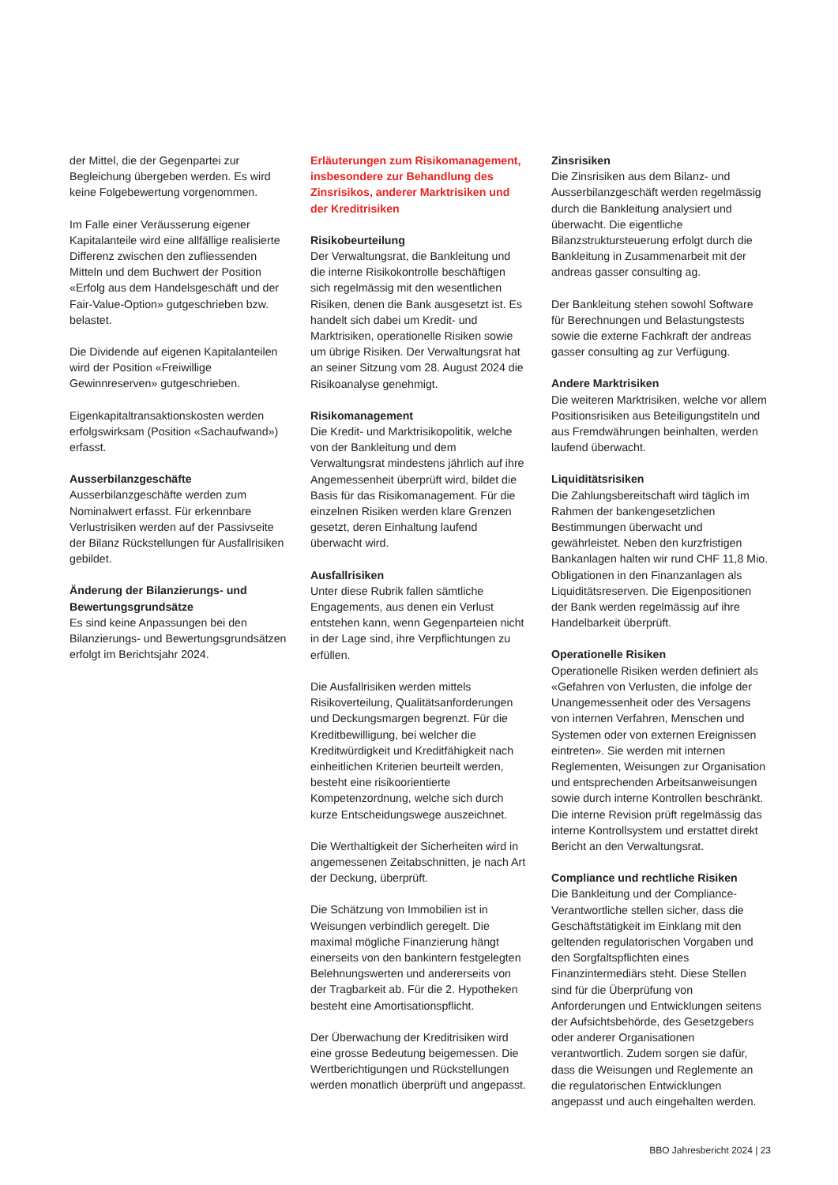der Mittel, die der Gegenpartei zur Begleichung übergeben werden. Es wird keine Folgebewertung vorgenommen.
Im Falle einer Veräusserung eigener Kapitalanteile wird eine allfällige realisierte Differenz zwischen den zufliessenden Mitteln und dem Buchwert der Position «Erfolg aus dem Handelsgeschäft und der Fair-Value-Option» gutgeschrieben bzw. belastet.
Die Dividende auf eigenen Kapitalanteilen wird der Position «Freiwillige Gewinnreserven» gutgeschrieben.
Eigenkapitaltransaktionskosten werden erfolgswirksam (Position «Sachaufwand») erfasst.
Ausserbilanzgeschäfte
Ausserbilanzgeschäfte werden zum Nominalwert erfasst. Für erkennbare Verlustrisiken werden auf der Passivseite der Bilanz Rückstellungen für Ausfallrisiken gebildet.
Änderung der Bilanzierungs- und Bewertungsgrundsätze
Es sind keine Anpassungen bei den Bilanzierungs- und Bewertungsgrundsätzen erfolgt im Berichtsjahr 2024.
Erläuterungen zum Risikomanagement, insbesondere zur Behandlung des Zinsrisikos, anderer Marktrisiken und der Kreditrisiken
Risikobeurteilung
Der Verwaltungsrat, die Bankleitung und die interne Risikokontrolle beschäftigen sich regelmässig mit den wesentlichen Risiken, denen die Bank ausgesetzt ist. Es handelt sich dabei um Kredit- und Marktrisiken, operationelle Risiken sowie um übrige Risiken. Der Verwaltungsrat hat an seiner Sitzung vom 28. August 2024 die Risikoanalyse genehmigt.
Risikomanagement
Die Kredit- und Marktrisikopolitik, welche von der Bankleitung und dem Verwaltungsrat mindestens jährlich auf ihre Angemessenheit überprüft wird, bildet die Basis für das Risikomanagement. Für die einzelnen Risiken werden klare Grenzen gesetzt, deren Einhaltung laufend überwacht wird.
Ausfallrisiken
Unter diese Rubrik fallen sämtliche Engagements, aus denen ein Verlust entstehen kann, wenn Gegenparteien nicht in der Lage sind, ihre Verpflichtungen zu erfüllen.
Die Ausfallrisiken werden mittels Risikoverteilung, Qualitätsanforderungen und Deckungsmargen begrenzt. Für die Kreditbewilligung, bei welcher die Kreditwürdigkeit und Kreditfähigkeit nach einheitlichen Kriterien beurteilt werden, besteht eine risikoorientierte Kompetenzordnung, welche sich durch kurze Entscheidungswege auszeichnet.
Die Werthaltigkeit der Sicherheiten wird in angemessenen Zeitabschnitten, je nach Art der Deckung, überprüft.
Die Schätzung von Immobilien ist in Weisungen verbindlich geregelt. Die maximal mögliche Finanzierung hängt einerseits von den bankintern festgelegten Belehnungswerten und andererseits von der Tragbarkeit ab. Für die 2. Hypotheken besteht eine Amortisationspflicht.
Der Überwachung der Kreditrisiken wird eine grosse Bedeutung beigemessen. Die Wertberichtigungen und Rückstellungen werden monatlich überprüft und angepasst.
Zinsrisiken
Die Zinsrisiken aus dem Bilanz- und Ausserbilanzgeschäft werden regelmässig durch die Bankleitung analysiert und überwacht. Die eigentliche Bilanzstruktursteuerung erfolgt durch die Bankleitung in Zusammenarbeit mit der andreas gasser consulting ag.
Der Bankleitung stehen sowohl Software für Berechnungen und Belastungstests sowie die externe Fachkraft der andreas gasser consulting ag zur Verfügung.
Andere Marktrisiken
Die weiteren Marktrisiken, welche vor allem Positionsrisiken aus Beteiligungstiteln und aus Fremdwährungen beinhalten, werden laufend überwacht.
Liquiditätsrisiken
Die Zahlungsbereitschaft wird täglich im Rahmen der bankengesetzlichen Bestimmungen überwacht und gewährleistet. Neben den kurzfristigen Bankanlagen halten wir rund CHF 11,8 Mio. Obligationen in den Finanzanlagen als Liquiditätsreserven. Die Eigenpositionen der Bank werden regelmässig auf ihre Handelbarkeit überprüft.
Operationelle Risiken
Operationelle Risiken werden definiert als «Gefahren von Verlusten, die infolge der Unangemessenheit oder des Versagens von internen Verfahren, Menschen und Systemen oder von externen Ereignissen eintreten». Sie werden mit internen Reglementen, Weisungen zur Organisation und entsprechenden Arbeitsanweisungen sowie durch interne Kontrollen beschränkt. Die interne Revision prüft regelmässig das interne Kontrollsystem und erstattet direkt Bericht an den Verwaltungsrat.
Compliance und rechtliche Risiken
Die Bankleitung und der Compliance-Verantwortliche stellen sicher, dass die Geschäftstätigkeit im Einklang mit den geltenden regulatorischen Vorgaben und den Sorgfaltspflichten eines Finanzintermediärs steht. Diese Stellen sind für die Überprüfung von Anforderungen und Entwicklungen seitens der Aufsichtsbehörde, des Gesetzgebers oder anderer Organisationen verantwortlich. Zudem sorgen sie dafür, dass die Weisungen und Reglemente an die regulatorischen Entwicklungen angepasst und auch eingehalten werden.
BBO Jahresbericht 2024 | 23